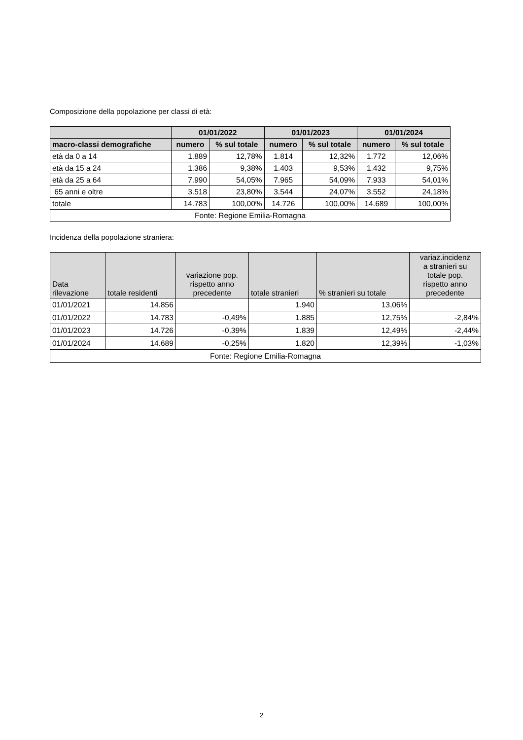Composizione della popolazione per classi di età:
| | 01/01/2022 | | 01/01/2023 | | 01/01/2024 | |
| --- | --- | --- | --- | --- | --- | --- |
| macro-classi demografiche | numero | % sul totale | numero | % sul totale | numero | % sul totale |
| età da 0 a 14 | 1.889 | 12,78% | 1.814 | 12,32% | 1.772 | 12,06% |
| età da 15 a 24 | 1.386 | 9,38% | 1.403 | 9,53% | 1.432 | 9,75% |
| età da 25 a 64 | 7.990 | 54,05% | 7.965 | 54,09% | 7.933 | 54,01% |
| 65 anni e oltre | 3.518 | 23,80% | 3.544 | 24,07% | 3.552 | 24,18% |
| totale | 14.783 | 100,00% | 14.726 | 100,00% | 14.689 | 100,00% |
| Fonte: Regione Emilia-Romagna | | | | | | |
Incidenza della popolazione straniera:
| Data rilevazione | totale residenti | variazione pop. rispetto anno precedente | totale stranieri | % stranieri su totale | variaz.incidenz a stranieri su totale pop. rispetto anno precedente |
| --- | --- | --- | --- | --- | --- |
| 01/01/2021 | 14.856 | | 1.940 | 13,06% | |
| 01/01/2022 | 14.783 | -0,49% | 1.885 | 12,75% | -2,84% |
| 01/01/2023 | 14.726 | -0,39% | 1.839 | 12,49% | -2,44% |
| 01/01/2024 | 14.689 | -0,25% | 1.820 | 12,39% | -1,03% |
| Fonte: Regione Emilia-Romagna | | | | | |
2